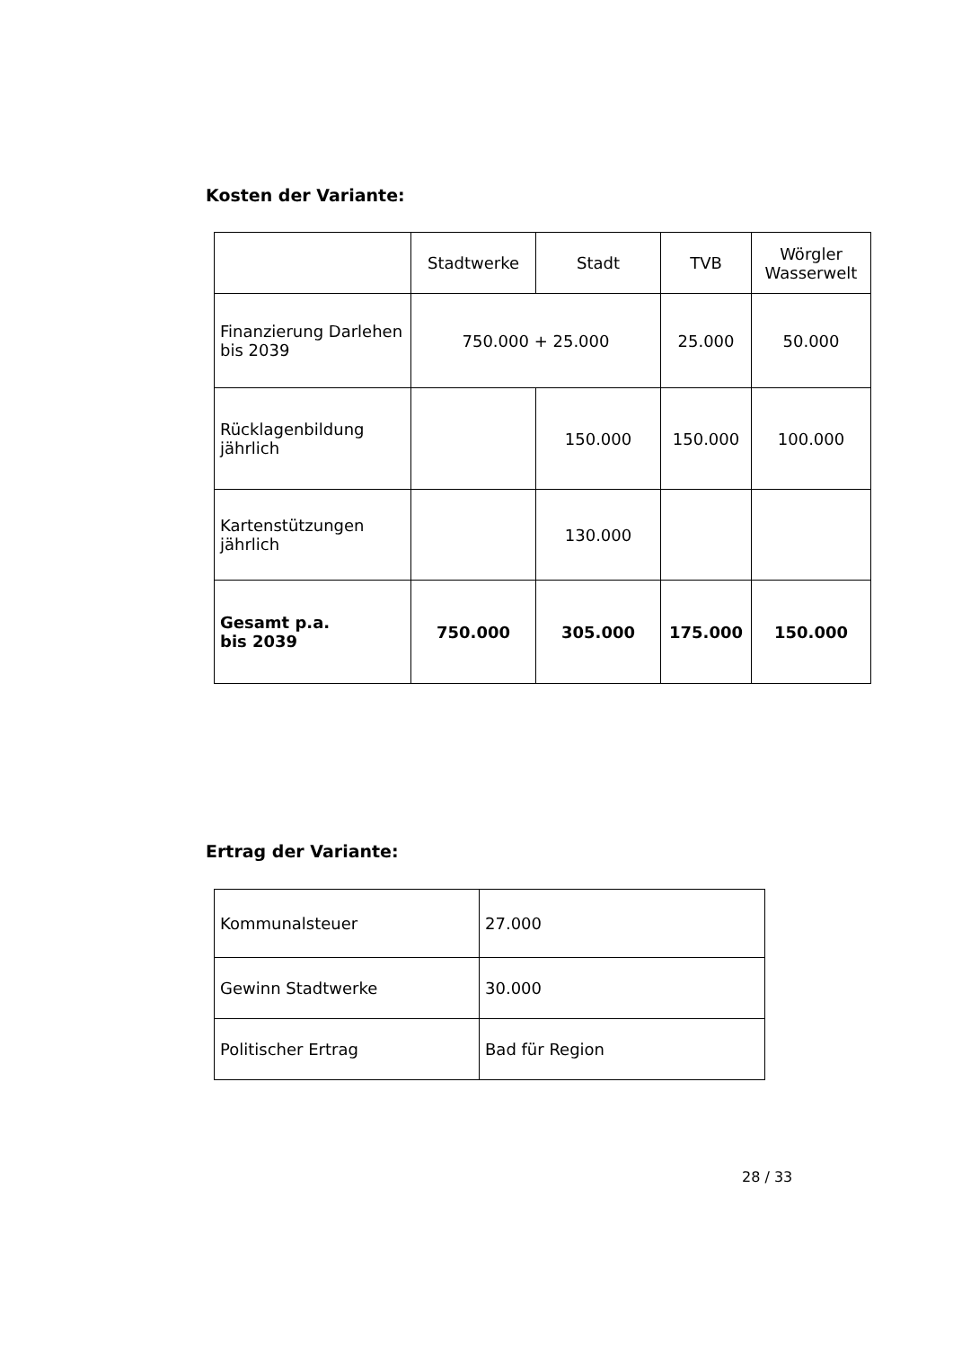Kosten der Variante:
| | Stadtwerke | Stadt | TVB | Wörgler Wasserwelt |
| Finanzierung Darlehen bis 2039 | 750.000 + 25.000 | | 25.000 | 50.000 |
| Rücklagenbildung jährlich | | 150.000 | 150.000 | 100.000 |
| Kartenstützungen jährlich | | 130.000 | | |
| Gesamt p.a. bis 2039 | 750.000 | 305.000 | 175.000 | 150.000 |
Ertrag der Variante:
| Kommunalsteuer | 27.000 |
| Gewinn Stadtwerke | 30.000 |
| Politischer Ertrag | Bad für Region |
28 / 33